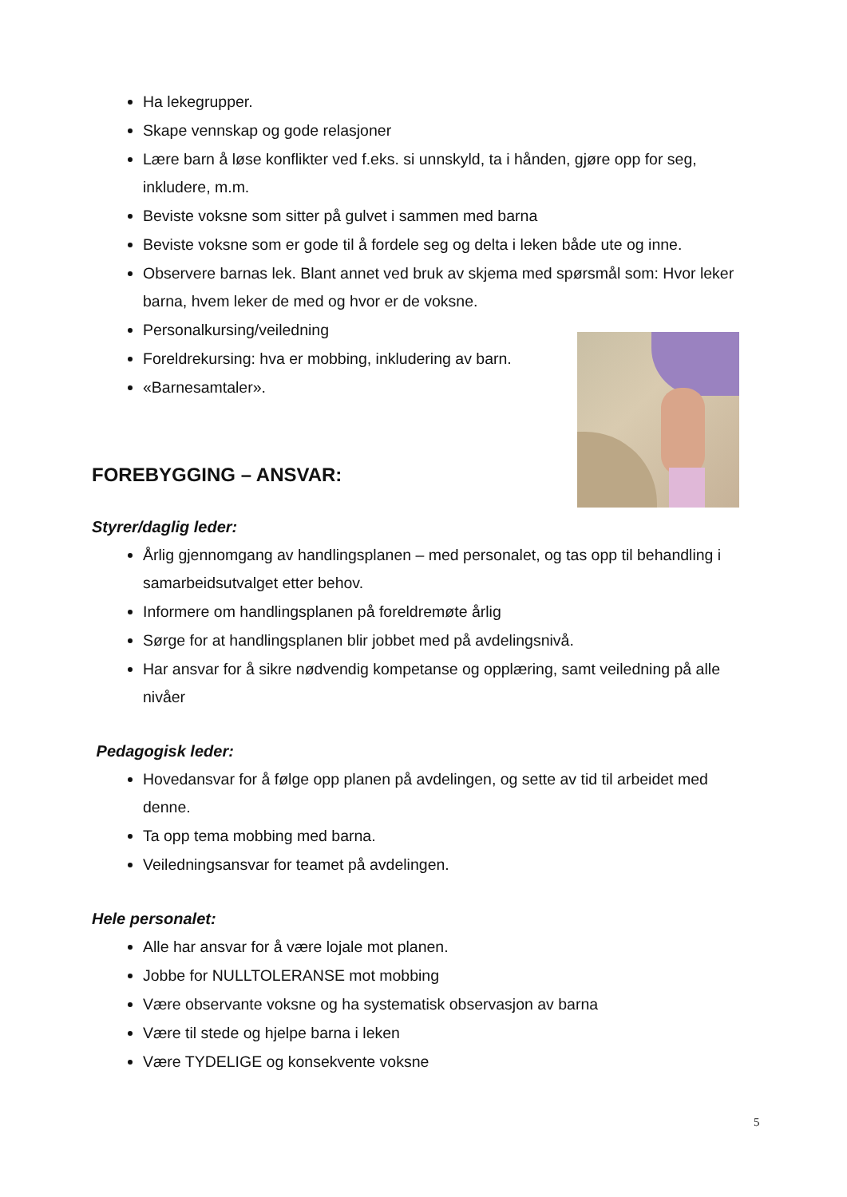Ha lekegrupper.
Skape vennskap og gode relasjoner
Lære barn å løse konflikter ved f.eks. si unnskyld, ta i hånden, gjøre opp for seg, inkludere, m.m.
Beviste voksne som sitter på gulvet i sammen med barna
Beviste voksne som er gode til å fordele seg og delta i leken både ute og inne.
Observere barnas lek. Blant annet ved bruk av skjema med spørsmål som: Hvor leker barna, hvem leker de med og hvor er de voksne.
Personalkursing/veiledning
Foreldrekursing: hva er mobbing, inkludering av barn.
«Barnesamtaler».
FOREBYGGING – ANSVAR:
Styrer/daglig leder:
Årlig gjennomgang av handlingsplanen – med personalet, og tas opp til behandling i samarbeidsutvalget etter behov.
Informere om handlingsplanen på foreldremøte årlig
Sørge for at handlingsplanen blir jobbet med på avdelingsnivå.
Har ansvar for å sikre nødvendig kompetanse og opplæring, samt veiledning på alle nivåer
Pedagogisk leder:
Hovedansvar for å følge opp planen på avdelingen, og sette av tid til arbeidet med denne.
Ta opp tema mobbing med barna.
Veiledningsansvar for teamet på avdelingen.
Hele personalet:
Alle har ansvar for å være lojale mot planen.
Jobbe for NULLTOLERANSE mot mobbing
Være observante voksne og ha systematisk observasjon av barna
Være til stede og hjelpe barna i leken
Være TYDELIGE og konsekvente voksne
5